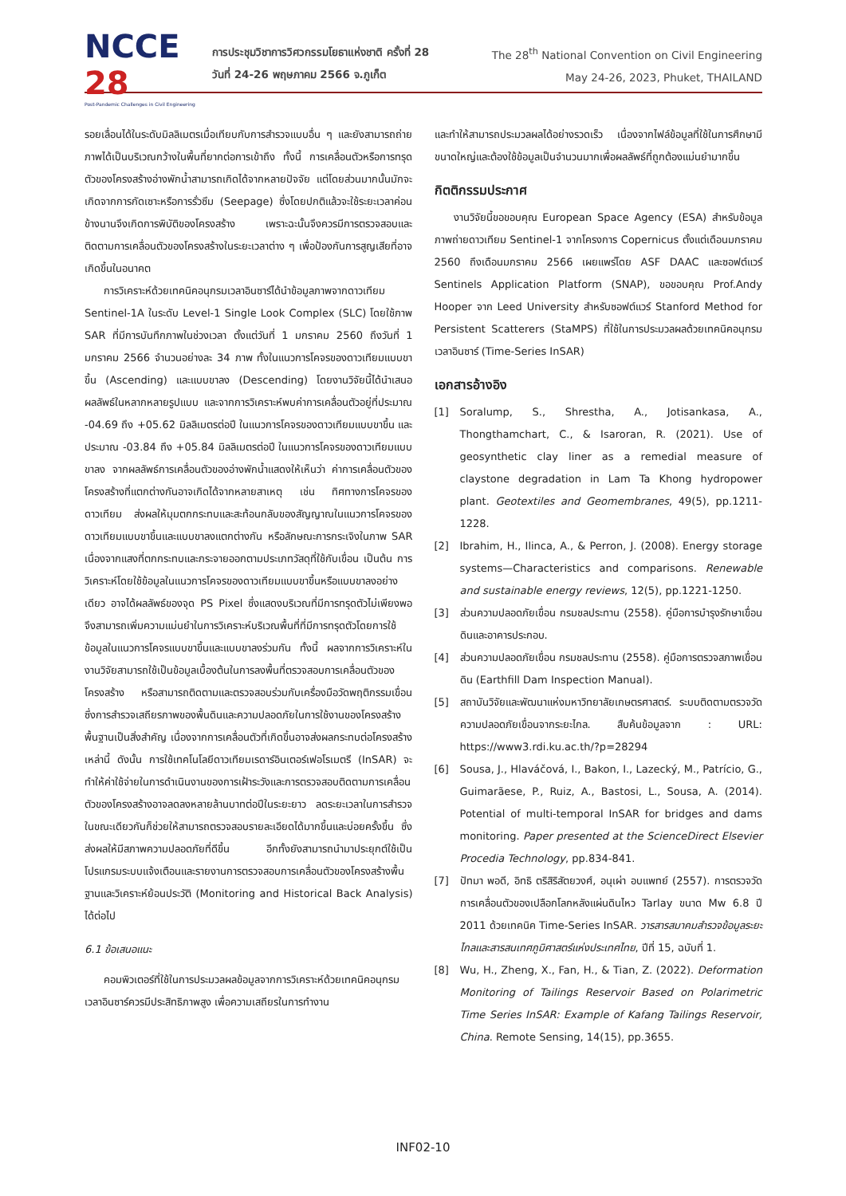NCCE 28
Post-Pandemic Challenges in Civil Engineering
การประชุมวิชาการวิศวกรรมโยธาแห่งชาติ ครั้งที่ 28
วันที่ 24-26 พฤษภาคม 2566 จ.ภูเก็ต
The 28<sup>th</sup> National Convention on Civil Engineering
May 24-26, 2023, Phuket, THAILAND
รอยเลื่อนได้ในระดับมิลลิเมตรเมื่อเทียบกับการสำรวจแบบอื่น ๆ และยังสามารถถ่ายภาพได้เป็นบริเวณกว้างในพื้นที่ยากต่อการเข้าถึง ทั้งนี้ การเคลื่อนตัวหรือการทรุดตัวของโครงสร้างอ่างพักน้ำสามารถเกิดได้จากหลายปัจจัย แต่โดยส่วนมากนั้นมักจะเกิดจากการกัดเซาะหรือการรั่วซึม (Seepage) ซึ่งโดยปกติแล้วจะใช้ระยะเวลาค่อนข้างนานจึงเกิดการพิบัติของโครงสร้าง เพราะฉะนั้นจึงควรมีการตรวจสอบและติดตามการเคลื่อนตัวของโครงสร้างในระยะเวลาต่าง ๆ เพื่อป้องกันการสูญเสียที่อาจเกิดขึ้นในอนาคต
การวิเคราะห์ด้วยเทคนิคอนุกรมเวลาอินซาร์ได้นำข้อมูลภาพจากดาวเทียม Sentinel-1A ในระดับ Level-1 Single Look Complex (SLC) โดยใช้ภาพ SAR ที่มีการบันทึกภาพในช่วงเวลา ตั้งแต่วันที่ 1 มกราคม 2560 ถึงวันที่ 1 มกราคม 2566 จำนวนอย่างละ 34 ภาพ ทั้งในแนวการโคจรของดาวเทียมแบบขาขึ้น (Ascending) และแบบขาลง (Descending) โดยงานวิจัยนี้ได้นำเสนอผลลัพธ์ในหลากหลายรูปแบบ และจากการวิเคราะห์พบค่าการเคลื่อนตัวอยู่ที่ประมาณ -04.69 ถึง +05.62 มิลลิเมตรต่อปี ในแนวการโคจรของดาวเทียมแบบขาขึ้น และประมาณ -03.84 ถึง +05.84 มิลลิเมตรต่อปี ในแนวการโคจรของดาวเทียมแบบขาลง จากผลลัพธ์การเคลื่อนตัวของอ่างพักน้ำแสดงให้เห็นว่า ค่าการเคลื่อนตัวของโครงสร้างที่แตกต่างกันอาจเกิดได้จากหลายสาเหตุ เช่น ทิศทางการโคจรของดาวเทียม ส่งผลให้มุมตกกระทบและสะท้อนกลับของสัญญาณในแนวการโคจรของดาวเทียมแบบขาขึ้นและแบบขาลงแตกต่างกัน หรือลักษณะการกระเจิงในภาพ SAR เนื่องจากแสงที่ตกกระทบและกระจายออกตามประเภทวัสดุที่ใช้กับเขื่อน เป็นต้น การวิเคราะห์โดยใช้ข้อมูลในแนวการโคจรของดาวเทียมแบบขาขึ้นหรือแบบขาลงอย่างเดียว อาจได้ผลลัพธ์ของจุด PS Pixel ซึ่งแสดงบริเวณที่มีการทรุดตัวไม่เพียงพอ จึงสามารถเพิ่มความแม่นยำในการวิเคราะห์บริเวณพื้นที่ที่มีการทรุดตัวโดยการใช้ข้อมูลในแนวการโคจรแบบขาขึ้นและแบบขาลงร่วมกัน ทั้งนี้ ผลจากการวิเคราะห์ในงานวิจัยสามารถใช้เป็นข้อมูลเบื้องต้นในการลงพื้นที่ตรวจสอบการเคลื่อนตัวของโครงสร้าง หรือสามารถติดตามและตรวจสอบร่วมกับเครื่องมือวัดพฤติกรรมเขื่อน ซึ่งการสำรวจเสถียรภาพของพื้นดินและความปลอดภัยในการใช้งานของโครงสร้างพื้นฐานเป็นสิ่งสำคัญ เนื่องจากการเคลื่อนตัวที่เกิดขึ้นอาจส่งผลกระทบต่อโครงสร้างเหล่านี้ ดังนั้น การใช้เทคโนโลยีดาวเทียมเรดาร์อินเตอร์เฟอโรเมตรี (InSAR) จะทำให้ค่าใช้จ่ายในการดำเนินงานของการเฝ้าระวังและการตรวจสอบติดตามการเคลื่อนตัวของโครงสร้างอาจลดลงหลายล้านบาทต่อปีในระยะยาว ลดระยะเวลาในการสำรวจ ในขณะเดียวกันก็ช่วยให้สามารถตรวจสอบรายละเอียดได้มากขึ้นและบ่อยครั้งขึ้น ซึ่งส่งผลให้มีสภาพความปลอดภัยที่ดีขึ้น อีกทั้งยังสามารถนำมาประยุกต์ใช้เป็นโปรแกรมระบบแจ้งเตือนและรายงานการตรวจสอบการเคลื่อนตัวของโครงสร้างพื้นฐานและวิเคราะห์ย้อนประวัติ (Monitoring and Historical Back Analysis) ได้ต่อไป
6.1 ข้อเสนอแนะ
คอมพิวเตอร์ที่ใช้ในการประมวลผลข้อมูลจากการวิเคราะห์ด้วยเทคนิคอนุกรมเวลาอินซาร์ควรมีประสิทธิภาพสูง เพื่อความเสถียรในการทำงาน
และทำให้สามารถประมวลผลได้อย่างรวดเร็ว เนื่องจากไฟล์ข้อมูลที่ใช้ในการศึกษามีขนาดใหญ่และต้องใช้ข้อมูลเป็นจำนวนมากเพื่อผลลัพธ์ที่ถูกต้องแม่นยำมากขึ้น
กิตติกรรมประกาศ
งานวิจัยนี้ขอขอบคุณ European Space Agency (ESA) สำหรับข้อมูลภาพถ่ายดาวเทียม Sentinel-1 จากโครงการ Copernicus ตั้งแต่เดือนมกราคม 2560 ถึงเดือนมกราคม 2566 เผยแพร่โดย ASF DAAC และซอฟต์แวร์ Sentinels Application Platform (SNAP), ขอขอบคุณ Prof.Andy Hooper จาก Leed University สำหรับซอฟต์แวร์ Stanford Method for Persistent Scatterers (StaMPS) ที่ใช้ในการประมวลผลด้วยเทคนิคอนุกรมเวลาอินซาร์ (Time-Series InSAR)
เอกสารอ้างอิง
[1] Soralump, S., Shrestha, A., Jotisankasa, A., Thongthamchart, C., & Isaroran, R. (2021). Use of geosynthetic clay liner as a remedial measure of claystone degradation in Lam Ta Khong hydropower plant. Geotextiles and Geomembranes, 49(5), pp.1211-1228.
[2] Ibrahim, H., Ilinca, A., & Perron, J. (2008). Energy storage systems—Characteristics and comparisons. Renewable and sustainable energy reviews, 12(5), pp.1221-1250.
[3] ส่วนความปลอดภัยเขื่อน กรมชลประทาน (2558). คู่มือการบำรุงรักษาเขื่อนดินและอาคารประกอบ.
[4] ส่วนความปลอดภัยเขื่อน กรมชลประทาน (2558). คู่มือการตรวจสภาพเขื่อนดิน (Earthfill Dam Inspection Manual).
[5] สถาบันวิจัยและพัฒนาแห่งมหาวิทยาลัยเกษตรศาสตร์. ระบบติดตามตรวจวัดความปลอดภัยเขื่อนจากระยะไกล. สืบค้นข้อมูลจาก : URL: https://www3.rdi.ku.ac.th/?p=28294
[6] Sousa, J., Hlaváčová, I., Bakon, I., Lazecký, M., Patrício, G., Guimarãese, P., Ruiz, A., Bastosi, L., Sousa, A. (2014). Potential of multi-temporal InSAR for bridges and dams monitoring. Paper presented at the ScienceDirect Elsevier Procedia Technology, pp.834-841.
[7] ปัทมา พอดี, อิทธิ ตริสิริสัตยวงศ์, อนุเผ่า อบแพทย์ (2557). การตรวจวัดการเคลื่อนตัวของเปลือกโลกหลังแผ่นดินไหว Tarlay ขนาด Mw 6.8 ปี 2011 ด้วยเทคนิค Time-Series InSAR. วารสารสมาคมสำรวจข้อมูลระยะไกลและสารสนเทศภูมิศาสตร์แห่งประเทศไทย, ปีที่ 15, ฉบับที่ 1.
[8] Wu, H., Zheng, X., Fan, H., & Tian, Z. (2022). Deformation Monitoring of Tailings Reservoir Based on Polarimetric Time Series InSAR: Example of Kafang Tailings Reservoir, China. Remote Sensing, 14(15), pp.3655.
INF02-10